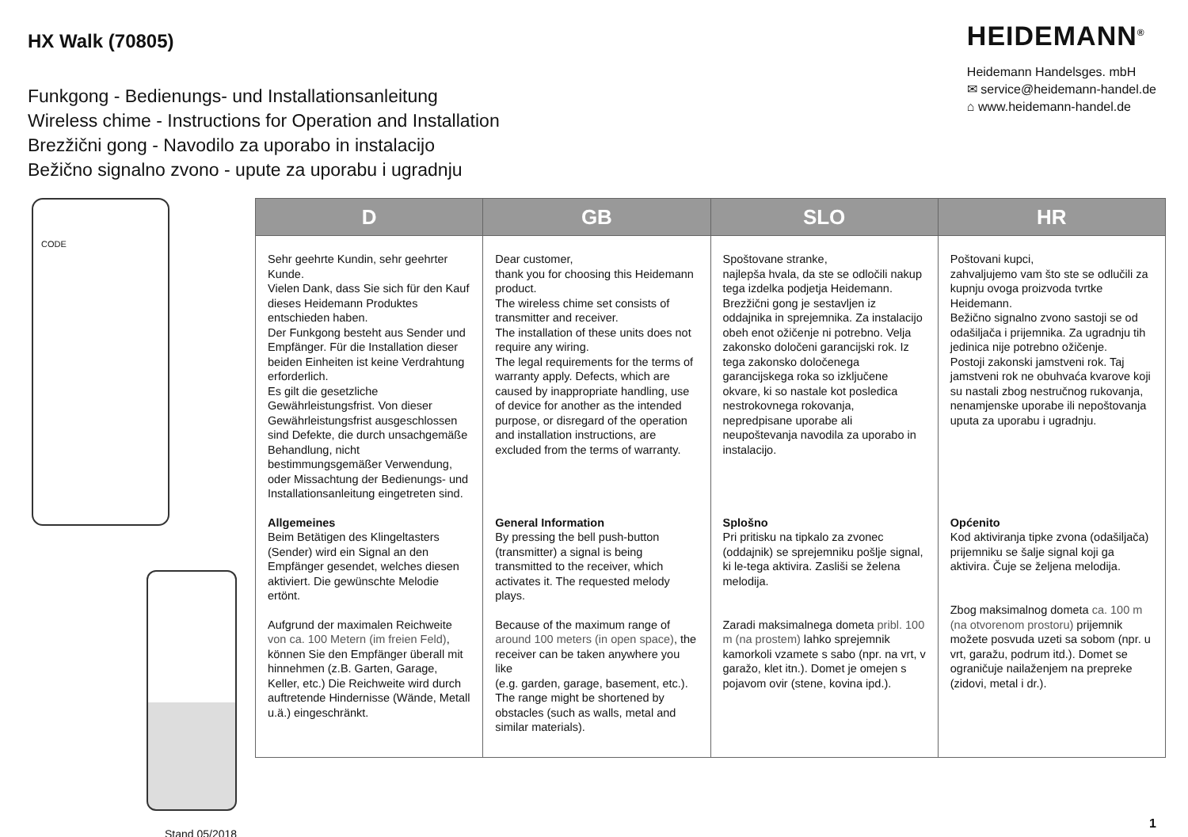HX Walk (70805)
Funkgong - Bedienungs- und Installationsanleitung
Wireless chime - Instructions for Operation and Installation
Brezžični gong - Navodilo za uporabo in instalacijo
Bežično signalno zvono - upute za uporabu i ugradnju
HEIDEMANN<sup>®</sup>
Heidemann Handelsges. mbH
✉ service@heidemann-handel.de
⌂ www.heidemann-handel.de
CODE
Stand 05/2018
| D | GB | SLO | HR |
| --- | --- | --- | --- |
| Sehr geehrte Kundin, sehr geehrter Kunde. Vielen Dank, dass Sie sich für den Kauf dieses Heidemann Produktes entschieden haben. Der Funkgong besteht aus Sender und Empfänger. Für die Installation dieser beiden Einheiten ist keine Verdrahtung erforderlich. Es gilt die gesetzliche Gewährleistungsfrist. Von dieser Gewährleistungsfrist ausgeschlossen sind Defekte, die durch unsachgemäße Behandlung, nicht bestimmungsgemäßer Verwendung, oder Missachtung der Bedienungs- und Installationsanleitung eingetreten sind. Allgemeines Beim Betätigen des Klingeltasters (Sender) wird ein Signal an den Empfänger gesendet, welches diesen aktiviert. Die gewünschte Melodie ertönt. Aufgrund der maximalen Reichweite von ca. 100 Metern (im freien Feld) , können Sie den Empfänger überall mit hinnehmen (z.B. Garten, Garage, Keller, etc.) Die Reichweite wird durch auftretende Hindernisse (Wände, Metall u.ä.) eingeschränkt. | Dear customer, thank you for choosing this Heidemann product. The wireless chime set consists of transmitter and receiver. The installation of these units does not require any wiring. The legal requirements for the terms of warranty apply. Defects, which are caused by inappropriate handling, use of device for another as the intended purpose, or disregard of the operation and installation instructions, are excluded from the terms of warranty. General Information By pressing the bell push-button (transmitter) a signal is being transmitted to the receiver, which activates it. The requested melody plays. Because of the maximum range of around 100 meters (in open space) , the receiver can be taken anywhere you like (e.g. garden, garage, basement, etc.). The range might be shortened by obstacles (such as walls, metal and similar materials). | Spoštovane stranke, najlepša hvala, da ste se odločili nakup tega izdelka podjetja Heidemann. Brezžični gong je sestavljen iz oddajnika in sprejemnika. Za instalacijo obeh enot ožičenje ni potrebno. Velja zakonsko določeni garancijski rok. Iz tega zakonsko določenega garancijskega roka so izključene okvare, ki so nastale kot posledica nestrokovnega rokovanja, nepredpisane uporabe ali neupoštevanja navodila za uporabo in instalacijo. Splošno Pri pritisku na tipkalo za zvonec (oddajnik) se sprejemniku pošlje signal, ki le-tega aktivira. Zasliši se želena melodija. Zaradi maksimalnega dometa pribl. 100 m (na prostem) lahko sprejemnik kamorkoli vzamete s sabo (npr. na vrt, v garažo, klet itn.). Domet je omejen s pojavom ovir (stene, kovina ipd.). | Poštovani kupci, zahvaljujemo vam što ste se odlučili za kupnju ovoga proizvoda tvrtke Heidemann. Bežično signalno zvono sastoji se od odašiljača i prijemnika. Za ugradnju tih jedinica nije potrebno ožičenje. Postoji zakonski jamstveni rok. Taj jamstveni rok ne obuhvaća kvarove koji su nastali zbog nestručnog rukovanja, nenamjenske uporabe ili nepoštovanja uputa za uporabu i ugradnju. Općenito Kod aktiviranja tipke zvona (odašiljača) prijemniku se šalje signal koji ga aktivira. Čuje se željena melodija. Zbog maksimalnog dometa ca. 100 m (na otvorenom prostoru) prijemnik možete posvuda uzeti sa sobom (npr. u vrt, garažu, podrum itd.). Domet se ograničuje nailaženjem na prepreke (zidovi, metal i dr.). |
1